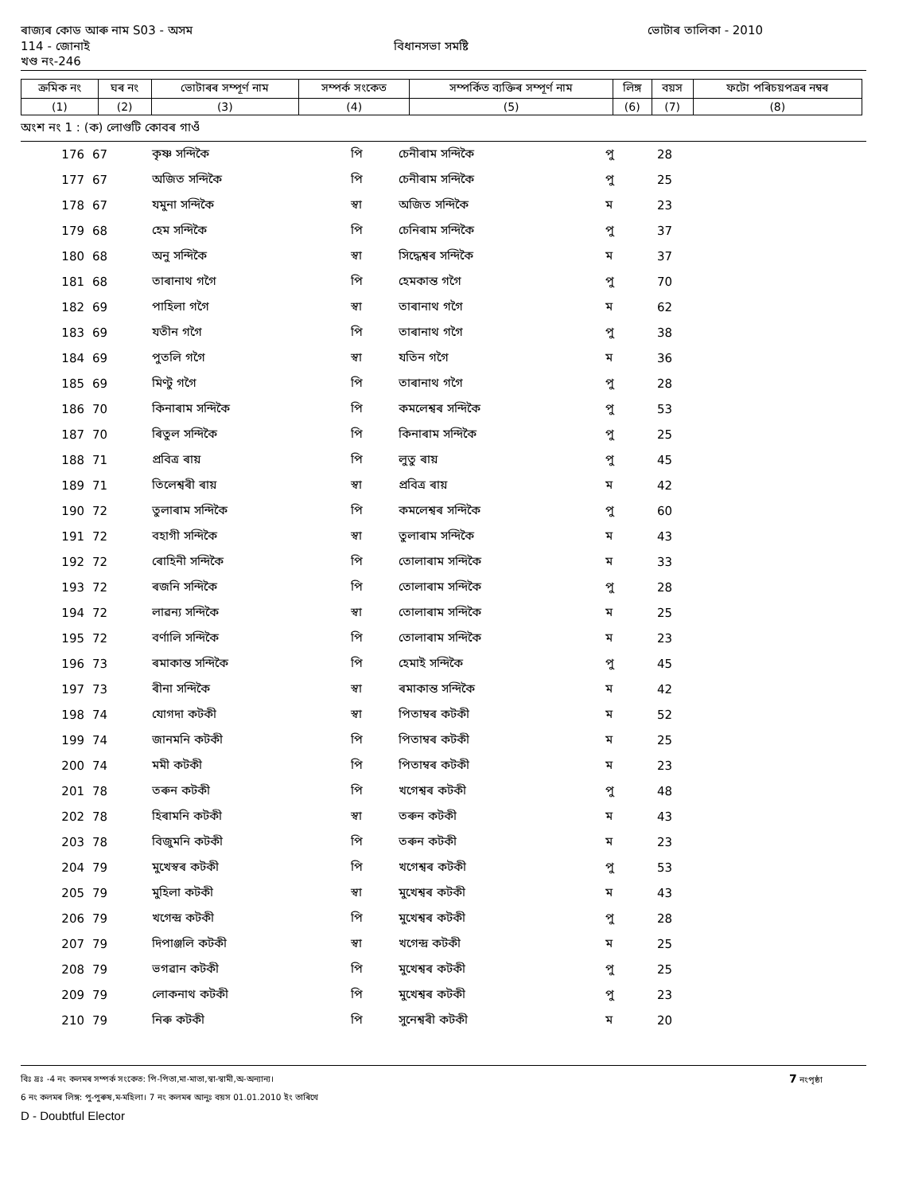ৰাজ্যৰ কোড আৰু নাম S03 - অসম ভোটাৰ তালিকা - 2010
114 - জোনাই বিধানসভা সমষ্টি
খণ্ড নং-246
| ক্ৰমিক নং | ঘৰ নং | ভোটাৰৰ সম্পূৰ্ণ নাম | সম্পৰ্ক সংকেত | সম্পৰ্কিত ব্যক্তিৰ সম্পূৰ্ণ নাম | লিঙ্গ | বয়স | ফটো পৰিচয়পত্ৰৰ নম্বৰ |
| --- | --- | --- | --- | --- | --- | --- | --- |
| (1) | (2) | (3) | (4) | (5) | (6) | (7) | (8) |
অংশ নং 1 : (ক) লোগুটি কোবৰ গাওঁ
| 176 | 67 | কৃষ্ণ সন্দিকৈ | পি | চেনীৰাম সন্দিকৈ | পু | 28 |
| 177 | 67 | অজিত সন্দিকৈ | পি | চেনীৰাম সন্দিকৈ | পু | 25 |
| 178 | 67 | যমুনা সন্দিকৈ | স্বা | অজিত সন্দিকৈ | ম | 23 |
| 179 | 68 | হেম সন্দিকৈ | পি | চেনিৰাম সন্দিকৈ | পু | 37 |
| 180 | 68 | অনু সন্দিকৈ | স্বা | সিদ্ধেশ্বৰ সন্দিকৈ | ম | 37 |
| 181 | 68 | তাৰানাথ গগৈ | পি | হেমকান্ত গগৈ | পু | 70 |
| 182 | 69 | পাহিলা গগৈ | স্বা | তাৰানাথ গগৈ | ম | 62 |
| 183 | 69 | যতীন গগৈ | পি | তাৰানাথ গগৈ | পু | 38 |
| 184 | 69 | পুতলি গগৈ | স্বা | যতিন গগৈ | ম | 36 |
| 185 | 69 | মিণ্টু গগৈ | পি | তাৰানাথ গগৈ | পু | 28 |
| 186 | 70 | কিনাৰাম সন্দিকৈ | পি | কমলেশ্বৰ সন্দিকৈ | পু | 53 |
| 187 | 70 | ৰিতুল সন্দিকৈ | পি | কিনাৰাম সন্দিকৈ | পু | 25 |
| 188 | 71 | প্ৰবিত্ৰ ৰায় | পি | লুতু ৰায় | পু | 45 |
| 189 | 71 | তিলেশ্বৰী ৰায় | স্বা | প্ৰবিত্ৰ ৰায় | ম | 42 |
| 190 | 72 | তুলাৰাম সন্দিকৈ | পি | কমলেশ্বৰ সন্দিকৈ | পু | 60 |
| 191 | 72 | বহাগী সন্দিকৈ | স্বা | তুলাৰাম সন্দিকৈ | ম | 43 |
| 192 | 72 | ৰোহিনী সন্দিকৈ | পি | তোলাৰাম সন্দিকৈ | ম | 33 |
| 193 | 72 | ৰজনি সন্দিকৈ | পি | তোলাৰাম সন্দিকৈ | পু | 28 |
| 194 | 72 | লাৱন্য সন্দিকৈ | স্বা | তোলাৰাম সন্দিকৈ | ম | 25 |
| 195 | 72 | বৰ্ণালি সন্দিকৈ | পি | তোলাৰাম সন্দিকৈ | ম | 23 |
| 196 | 73 | ৰমাকান্ত সন্দিকৈ | পি | হেমাই সন্দিকৈ | পু | 45 |
| 197 | 73 | ৰীনা সন্দিকৈ | স্বা | ৰমাকান্ত সন্দিকৈ | ম | 42 |
| 198 | 74 | যোগদা কটকী | স্বা | পিতাম্বৰ কটকী | ম | 52 |
| 199 | 74 | জানমনি কটকী | পি | পিতাম্বৰ কটকী | ম | 25 |
| 200 | 74 | মমী কটকী | পি | পিতাম্বৰ কটকী | ম | 23 |
| 201 | 78 | তৰুন কটকী | পি | খগেশ্বৰ কটকী | পু | 48 |
| 202 | 78 | হিৰামনি কটকী | স্বা | তৰুন কটকী | ম | 43 |
| 203 | 78 | বিজুমনি কটকী | পি | তৰুন কটকী | ম | 23 |
| 204 | 79 | মুখেস্বৰ কটকী | পি | খগেশ্বৰ কটকী | পু | 53 |
| 205 | 79 | মুহিলা কটকী | স্বা | মুখেশ্বৰ কটকী | ম | 43 |
| 206 | 79 | খগেন্দ্ৰ কটকী | পি | মুখেশ্বৰ কটকী | পু | 28 |
| 207 | 79 | দিপাঞ্জলি কটকী | স্বা | খগেন্দ্ৰ কটকী | ম | 25 |
| 208 | 79 | ভগৱান কটকী | পি | মুখেশ্বৰ কটকী | পু | 25 |
| 209 | 79 | লোকনাথ কটকী | পি | মুখেশ্বৰ কটকী | পু | 23 |
| 210 | 79 | নিৰু কটকী | পি | সুনেশ্বৰী কটকী | ম | 20 |
বিঃ দ্রঃ -4 নং কলমৰ সম্পৰ্ক সংকেত: পি-পিতা,মা-মাতা,স্বা-স্বামী,অ-অন্যান্য। 7 নংপৃষ্ঠা
6 নং কলমৰ লিঙ্গ: পু-পুৰুষ,ম-মহিলা। 7 নং কলমৰ আনুঃ বয়স 01.01.2010 ইং তাৰিখে
D - Doubtful Elector